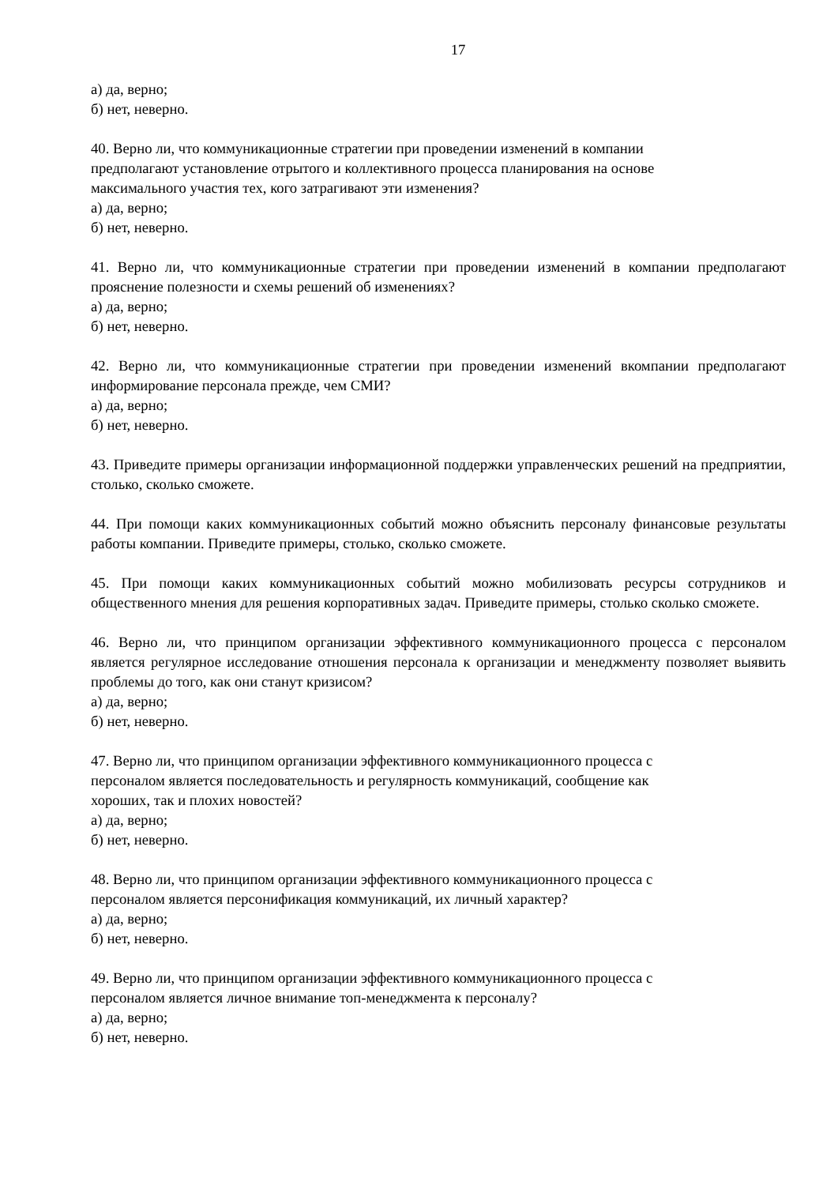17
а) да, верно;
б) нет, неверно.
40. Верно ли, что коммуникационные стратегии при проведении изменений в компании
предполагают установление отрытого и коллективного процесса планирования на основе
максимального участия тех, кого затрагивают эти изменения?
а) да, верно;
б) нет, неверно.
41. Верно ли, что коммуникационные стратегии при проведении изменений в компании предполагают прояснение полезности и схемы решений об изменениях?
а) да, верно;
б) нет, неверно.
42. Верно ли, что коммуникационные стратегии при проведении изменений вкомпании предполагают информирование персонала прежде, чем СМИ?
а) да, верно;
б) нет, неверно.
43. Приведите примеры организации информационной поддержки управленческих решений на предприятии, столько, сколько сможете.
44. При помощи каких коммуникационных событий можно объяснить персоналу финансовые результаты работы компании. Приведите примеры, столько, сколько сможете.
45. При помощи каких коммуникационных событий можно мобилизовать ресурсы сотрудников и общественного мнения для решения корпоративных задач. Приведите примеры, столько сколько сможете.
46. Верно ли, что принципом организации эффективного коммуникационного процесса с персоналом является регулярное исследование отношения персонала к организации и менеджменту позволяет выявить проблемы до того, как они станут кризисом?
а) да, верно;
б) нет, неверно.
47. Верно ли, что принципом организации эффективного коммуникационного процесса с
персоналом является последовательность и регулярность коммуникаций, сообщение как
хороших, так и плохих новостей?
а) да, верно;
б) нет, неверно.
48. Верно ли, что принципом организации эффективного коммуникационного процесса с
персоналом является персонификация коммуникаций, их личный характер?
а) да, верно;
б) нет, неверно.
49. Верно ли, что принципом организации эффективного коммуникационного процесса с
персоналом является личное внимание топ-менеджмента к персоналу?
а) да, верно;
б) нет, неверно.